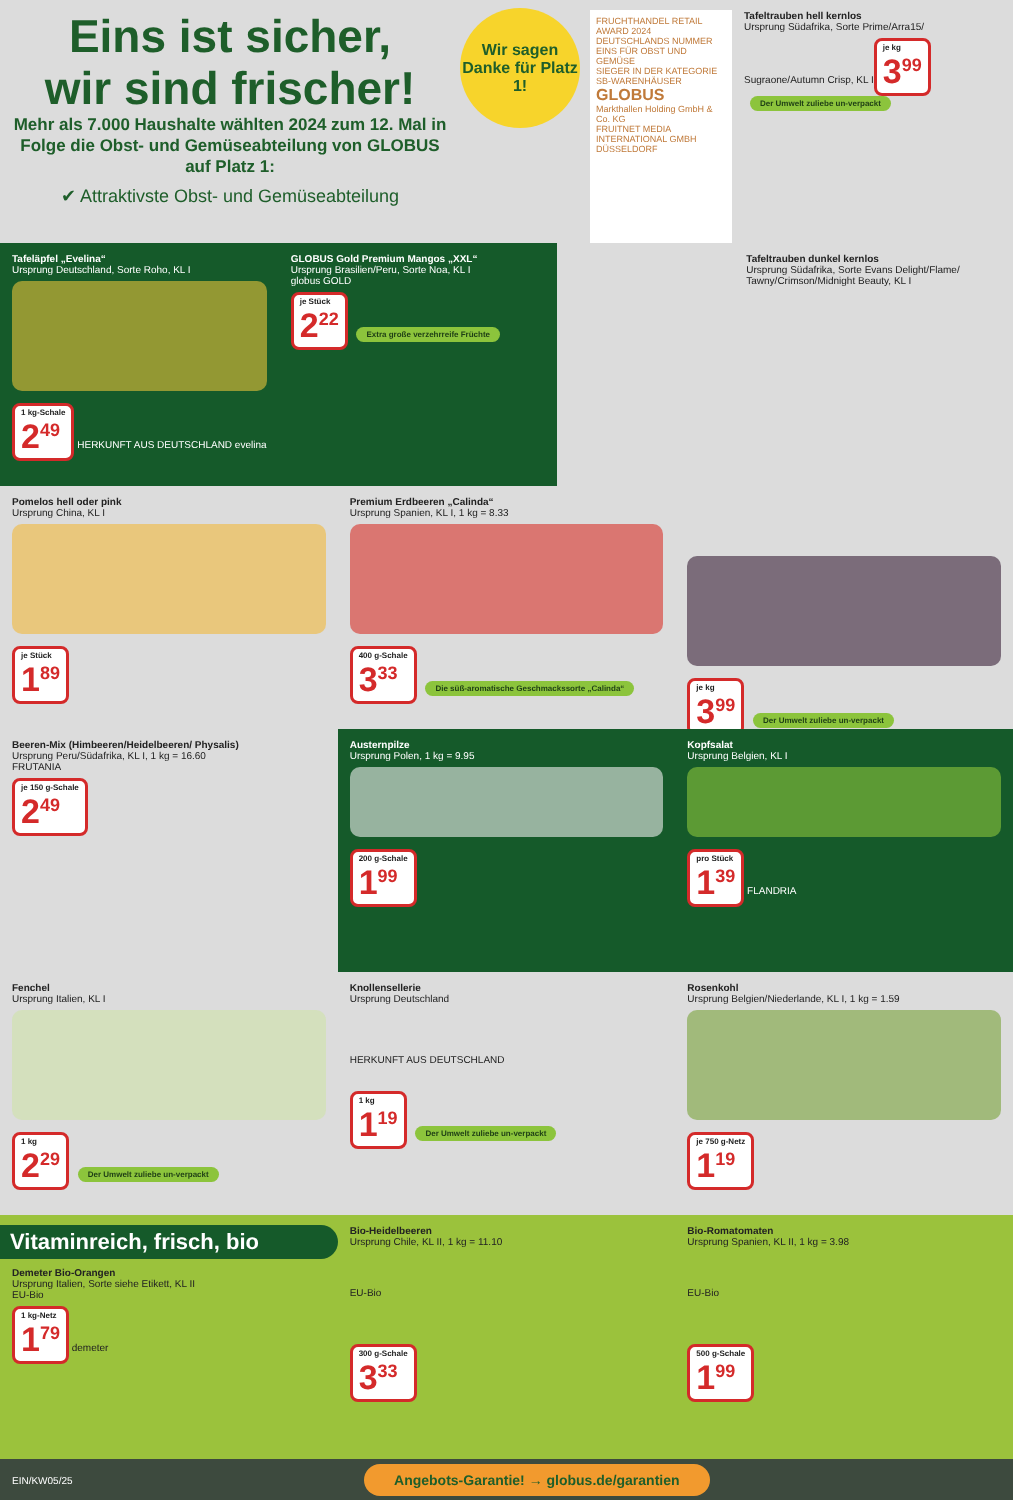Eins ist sicher,
wir sind frischer!
Mehr als 7.000 Haushalte wählten 2024 zum 12. Mal in Folge die Obst- und Gemüseabteilung von GLOBUS auf Platz 1:
✔ Attraktivste Obst- und Gemüseabteilung
Wir sagen Danke für Platz 1!
FRUCHTHANDEL RETAIL AWARD 2024 DEUTSCHLANDS NUMMER EINS FÜR OBST UND GEMÜSE
SIEGER IN DER KATEGORIE SB-WARENHÄUSER
GLOBUS
Markthallen Holding GmbH & Co. KG
FRUITNET MEDIA INTERNATIONAL GMBH DÜSSELDORF
Tafeltrauben hell kernlos
Ursprung Südafrika, Sorte Prime/Arra15/ Sugraone/Autumn Crisp, KL I
je kg 3<sup>99</sup>
Der Umwelt zuliebe un-verpackt
Tafeläpfel „Evelina“Ursprung Deutschland, Sorte Roho, KL I
1 kg-Schale 2<sup>49</sup>
HERKUNFT AUS DEUTSCHLAND evelina
GLOBUS Gold Premium Mangos „XXL“Ursprung Brasilien/Peru, Sorte Noa, KL I
globus GOLD
je Stück 2<sup>22</sup>
Extra große verzehrreife Früchte
Tafeltrauben dunkel kernlos
Ursprung Südafrika, Sorte Evans Delight/Flame/ Tawny/Crimson/Midnight Beauty, KL I
Pomelos hell oder pink
Ursprung China, KL I
je Stück 1<sup>89</sup>
Premium Erdbeeren „Calinda“Ursprung Spanien, KL I, 1 kg = 8.33
400 g-Schale 3<sup>33</sup>
Die süß-aromatische Geschmackssorte „Calinda“
je kg 3<sup>99</sup>
Der Umwelt zuliebe un-verpackt
Beeren-Mix (Himbeeren/Heidelbeeren/ Physalis)
Ursprung Peru/Südafrika, KL I, 1 kg = 16.60
FRUTANIA
je 150 g-Schale 2<sup>49</sup>
Austernpilze
Ursprung Polen, 1 kg = 9.95
200 g-Schale 1<sup>99</sup>
Kopfsalat
Ursprung Belgien, KL I
pro Stück 1<sup>39</sup>
FLANDRIA
Fenchel
Ursprung Italien, KL I
1 kg 2<sup>29</sup>
Der Umwelt zuliebe un-verpackt
Knollensellerie
Ursprung Deutschland
HERKUNFT AUS DEUTSCHLAND
1 kg 1<sup>19</sup>
Der Umwelt zuliebe un-verpackt
Rosenkohl
Ursprung Belgien/Niederlande, KL I, 1 kg = 1.59
je 750 g-Netz 1<sup>19</sup>
Vitaminreich, frisch, bio
Demeter Bio-Orangen
Ursprung Italien, Sorte siehe Etikett, KL II
EU-Bio
1 kg-Netz 1<sup>79</sup>
demeter
Bio-Heidelbeeren
Ursprung Chile, KL II, 1 kg = 11.10
EU-Bio
300 g-Schale 3<sup>33</sup>
Bio-Romatomaten
Ursprung Spanien, KL II, 1 kg = 3.98
EU-Bio
500 g-Schale 1<sup>99</sup>
EIN/KW05/25 Angebots-Garantie! → globus.de/garantien